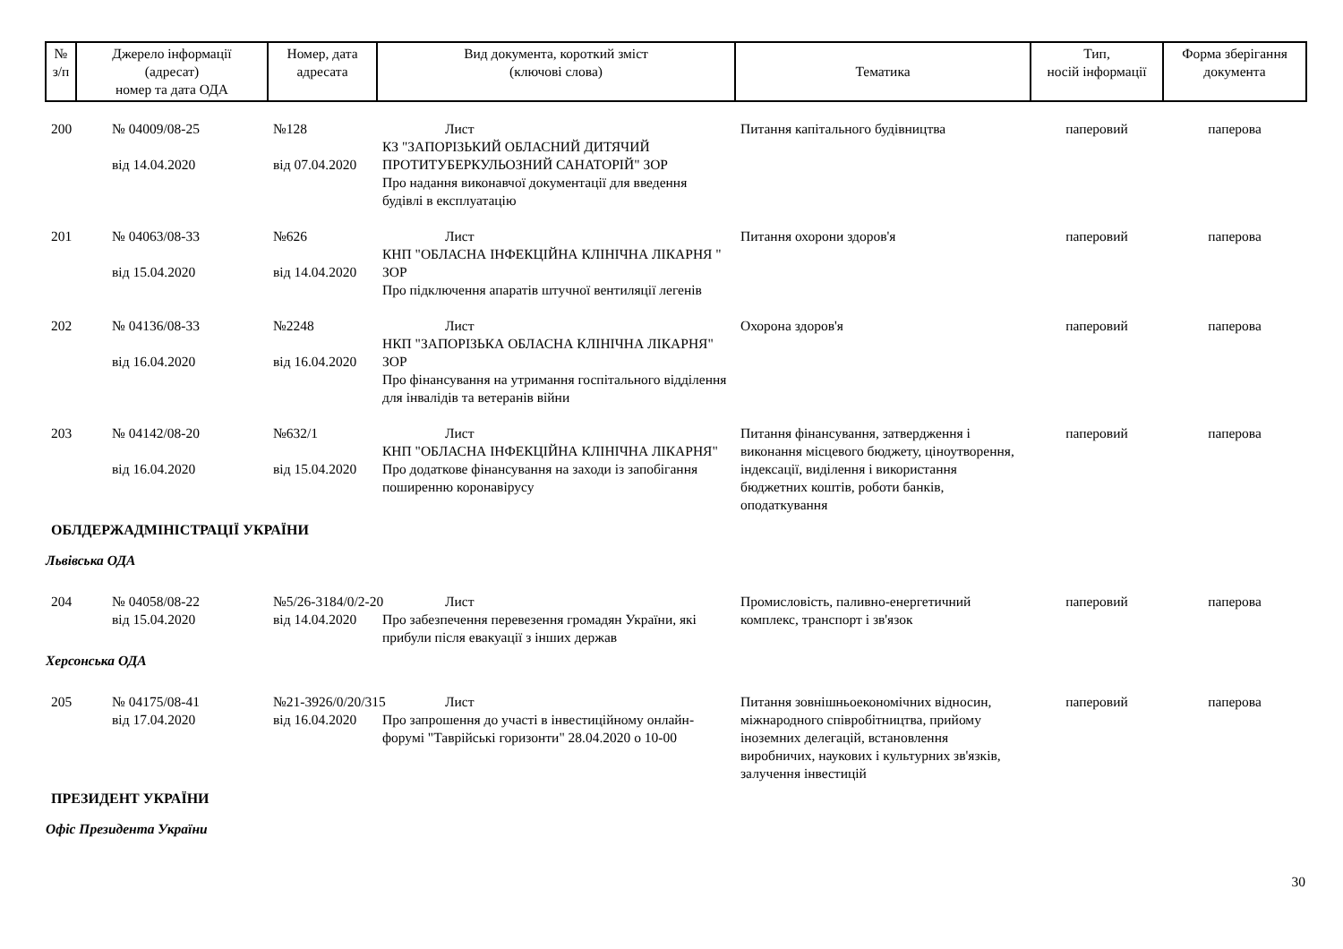| № з/п | Джерело інформації (адресат) номер та дата ОДА | Номер, дата адресата | Вид документа, короткий зміст (ключові слова) | Тематика | Тип, носій інформації | Форма зберігання документа |
| --- | --- | --- | --- | --- | --- | --- |
| 200 | № 04009/08-25 від 14.04.2020 | №128 від 07.04.2020 | Лист КЗ "ЗАПОРІЗЬКИЙ ОБЛАСНИЙ ДИТЯЧИЙ ПРОТИТУБЕРКУЛЬОЗНИЙ САНАТОРІЙ" ЗОР Про надання виконавчої документації для введення будівлі в експлуатацію | Питання капітального будівництва | паперовий | паперова |
| 201 | № 04063/08-33 від 15.04.2020 | №626 від 14.04.2020 | Лист КНП "ОБЛАСНА ІНФЕКЦІЙНА КЛІНІЧНА ЛІКАРНЯ " ЗОР Про підключення апаратів штучної вентиляції легенів | Питання охорони здоров'я | паперовий | паперова |
| 202 | № 04136/08-33 від 16.04.2020 | №2248 від 16.04.2020 | Лист НКП "ЗАПОРІЗЬКА ОБЛАСНА КЛІНІЧНА ЛІКАРНЯ" ЗОР Про фінансування на утримання госпітального відділення для інвалідів та ветеранів війни | Охорона здоров'я | паперовий | паперова |
| 203 | № 04142/08-20 від 16.04.2020 | №632/1 від 15.04.2020 | Лист КНП "ОБЛАСНА ІНФЕКЦІЙНА КЛІНІЧНА ЛІКАРНЯ" Про додаткове фінансування на заходи із запобігання поширенню коронавірусу | Питання фінансування, затвердження і виконання місцевого бюджету, ціноутворення, індексації, виділення і використання бюджетних коштів, роботи банків, оподаткування | паперовий | паперова |
| ОБЛДЕРЖАДМІНІСТРАЦІЇ УКРАЇНИ | | | | | | |
| Львівська ОДА | | | | | | |
| 204 | № 04058/08-22 від 15.04.2020 | №5/26-3184/0/2-20 від 14.04.2020 | Лист Про забезпечення перевезення громадян України, які прибули після евакуації з інших держав | Промисловість, паливно-енергетичний комплекс, транспорт і зв'язок | паперовий | паперова |
| Херсонська ОДА | | | | | | |
| 205 | № 04175/08-41 від 17.04.2020 | №21-3926/0/20/315 від 16.04.2020 | Лист Про запрошення до участі в інвестиційному онлайн-форумі "Таврійські горизонти" 28.04.2020 о 10-00 | Питання зовнішньоекономічних відносин, міжнародного співробітництва, прийому іноземних делегацій, встановлення виробничих, наукових і культурних зв'язків, залучення інвестицій | паперовий | паперова |
| ПРЕЗИДЕНТ УКРАЇНИ | | | | | | |
| Офіс Президента України | | | | | | |
30